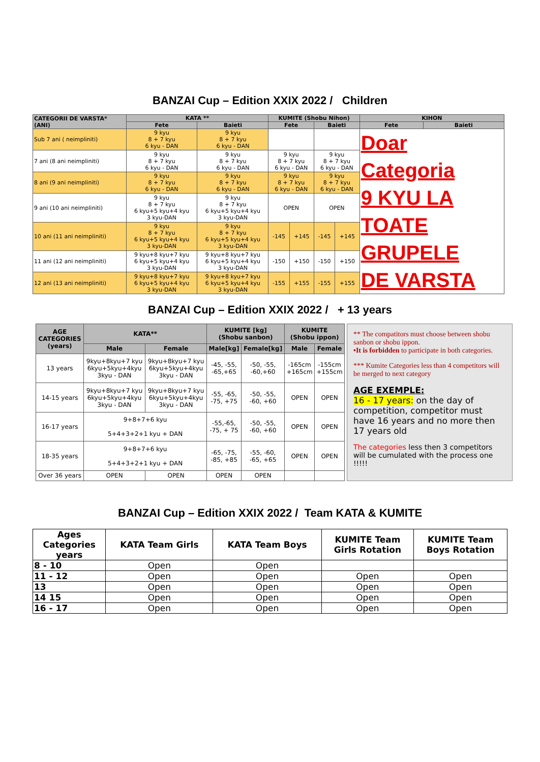BANZAI Cup – Edition XXIX 2022 / Children
| CATEGORII DE VARSTA* (ANI) | KATA ** | | KUMITE (Shobu Nihon) | | | | KIHON | |
| --- | --- | --- | --- | --- | --- | --- | --- | --- |
| | Fete | Baieti | Fete | | Baieti | | Fete | Baieti |
| Sub 7 ani ( neimpliniti) | 9 kyu 8 + 7 kyu 6 kyu - DAN | 9 kyu 8 + 7 kyu 6 kyu - DAN | | | | | Doar Categoria 9 KYU LA TOATE GRUPELE DE VARSTA | |
| 7 ani (8 ani neimpliniti) | 9 kyu 8 + 7 kyu 6 kyu - DAN | 9 kyu 8 + 7 kyu 6 kyu - DAN | 9 kyu 8 + 7 kyu 6 kyu - DAN | | 9 kyu 8 + 7 kyu 6 kyu - DAN | | | |
| 8 ani (9 ani neimpliniti) | 9 kyu 8 + 7 kyu 6 kyu - DAN | 9 kyu 8 + 7 kyu 6 kyu - DAN | 9 kyu 8 + 7 kyu 6 kyu - DAN | | 9 kyu 8 + 7 kyu 6 kyu - DAN | | | |
| 9 ani (10 ani neimpliniti) | 9 kyu 8 + 7 kyu 6 kyu+5 kyu+4 kyu 3 kyu-DAN | 9 kyu 8 + 7 kyu 6 kyu+5 kyu+4 kyu 3 kyu-DAN | OPEN | | OPEN | | | |
| 10 ani (11 ani neimpliniti) | 9 kyu 8 + 7 kyu 6 kyu+5 kyu+4 kyu 3 kyu-DAN | 9 kyu 8 + 7 kyu 6 kyu+5 kyu+4 kyu 3 kyu-DAN | -145 | +145 | -145 | +145 | | |
| 11 ani (12 ani neimpliniti) | 9 kyu+8 kyu+7 kyu 6 kyu+5 kyu+4 kyu 3 kyu-DAN | 9 kyu+8 kyu+7 kyu 6 kyu+5 kyu+4 kyu 3 kyu-DAN | -150 | +150 | -150 | +150 | | |
| 12 ani (13 ani neimpliniti) | 9 kyu+8 kyu+7 kyu 6 kyu+5 kyu+4 kyu 3 kyu-DAN | 9 kyu+8 kyu+7 kyu 6 kyu+5 kyu+4 kyu 3 kyu-DAN | -155 | +155 | -155 | +155 | | |
BANZAI Cup – Edition XXIX 2022 / + 13 years
| AGE CATEGORIES (years) | KATA** | | KUMITE [kg] (Shobu sanbon) | | KUMITE (Shobu ippon) | |
| --- | --- | --- | --- | --- | --- | --- |
| | Male | Female | Male[kg] | Female[kg] | Male | Female |
| 13 years | 9kyu+8kyu+7 kyu 6kyu+5kyu+4kyu 3kyu - DAN | 9kyu+8kyu+7 kyu 6kyu+5kyu+4kyu 3kyu - DAN | -45, -55, -65,+65 | -50, -55, -60,+60 | -165cm +165cm | -155cm +155cm |
| 14-15 years | 9kyu+8kyu+7 kyu 6kyu+5kyu+4kyu 3kyu - DAN | 9kyu+8kyu+7 kyu 6kyu+5kyu+4kyu 3kyu - DAN | -55, -65, -75, +75 | -50, -55, -60, +60 | OPEN | OPEN |
| 16-17 years | 9+8+7+6 kyu 5+4+3+2+1 kyu + DAN | | -55,-65, -75, + 75 | -50, -55, -60, +60 | OPEN | OPEN |
| 18-35 years | 9+8+7+6 kyu 5+4+3+2+1 kyu + DAN | | -65, -75, -85, +85 | -55, -60, -65, +65 | OPEN | OPEN |
| Over 36 years | OPEN | OPEN | OPEN | OPEN | | |
** The compatitors must choose between shobu sanbon or shobu ippon.
•It is forbidden to participate in both categories.
*** Kumite Categories less than 4 competitors will be merged to next category
AGE EXEMPLE:
16 - 17 years: on the day of competition, competitor must have 16 years and no more then 17 years old
The categories less then 3 competitors will be cumulated with the process one !!!!!
BANZAI Cup – Edition XXIX 2022 / Team KATA & KUMITE
| Ages Categories years | KATA Team Girls | KATA Team Boys | KUMITE Team Girls Rotation | KUMITE Team Boys Rotation |
| --- | --- | --- | --- | --- |
| 8 - 10 | Open | Open | | |
| 11 - 12 | Open | Open | Open | Open |
| 13 | Open | Open | Open | Open |
| 14 15 | Open | Open | Open | Open |
| 16 - 17 | Open | Open | Open | Open |